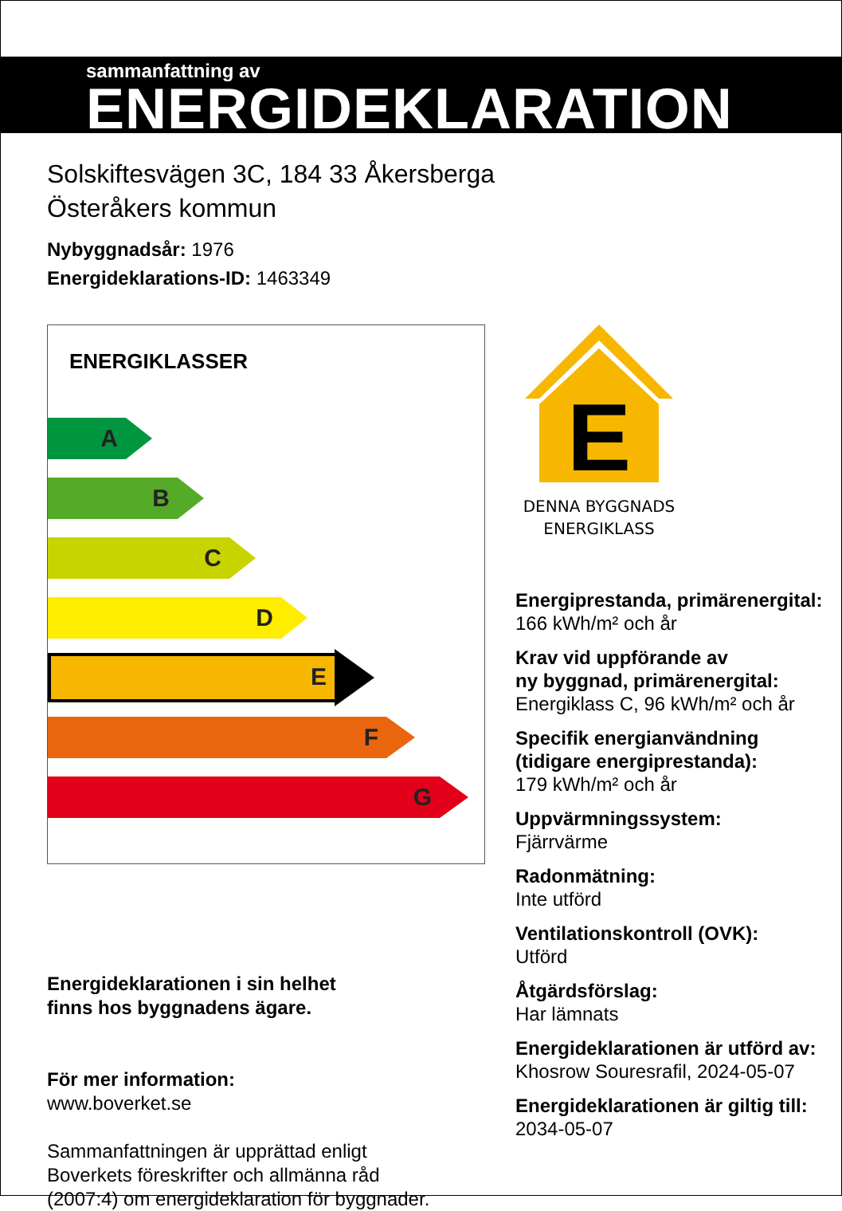sammanfattning av
ENERGIDEKLARATION
Solskiftesvägen 3C, 184 33 Åkersberga
Österåkers kommun
Nybyggnadsår: 1976
Energideklarations-ID: 1463349
ENERGIKLASSER
A
B
C
D
E
F
G
Energideklarationen i sin helhet
finns hos byggnadens ägare.
För mer information:
www.boverket.se
Sammanfattningen är upprättad enligt
Boverkets föreskrifter och allmänna råd
(2007:4) om energideklaration för byggnader.
E
DENNA BYGGNADS
ENERGIKLASS
Energiprestanda, primärenergital:
166 kWh/m² och år
Krav vid uppförande av
ny byggnad, primärenergital:
Energiklass C, 96 kWh/m² och år
Specifik energianvändning
(tidigare energiprestanda):
179 kWh/m² och år
Uppvärmningssystem:
Fjärrvärme
Radonmätning:
Inte utförd
Ventilationskontroll (OVK):
Utförd
Åtgärdsförslag:
Har lämnats
Energideklarationen är utförd av:
Khosrow Souresrafil, 2024-05-07
Energideklarationen är giltig till:
2034-05-07